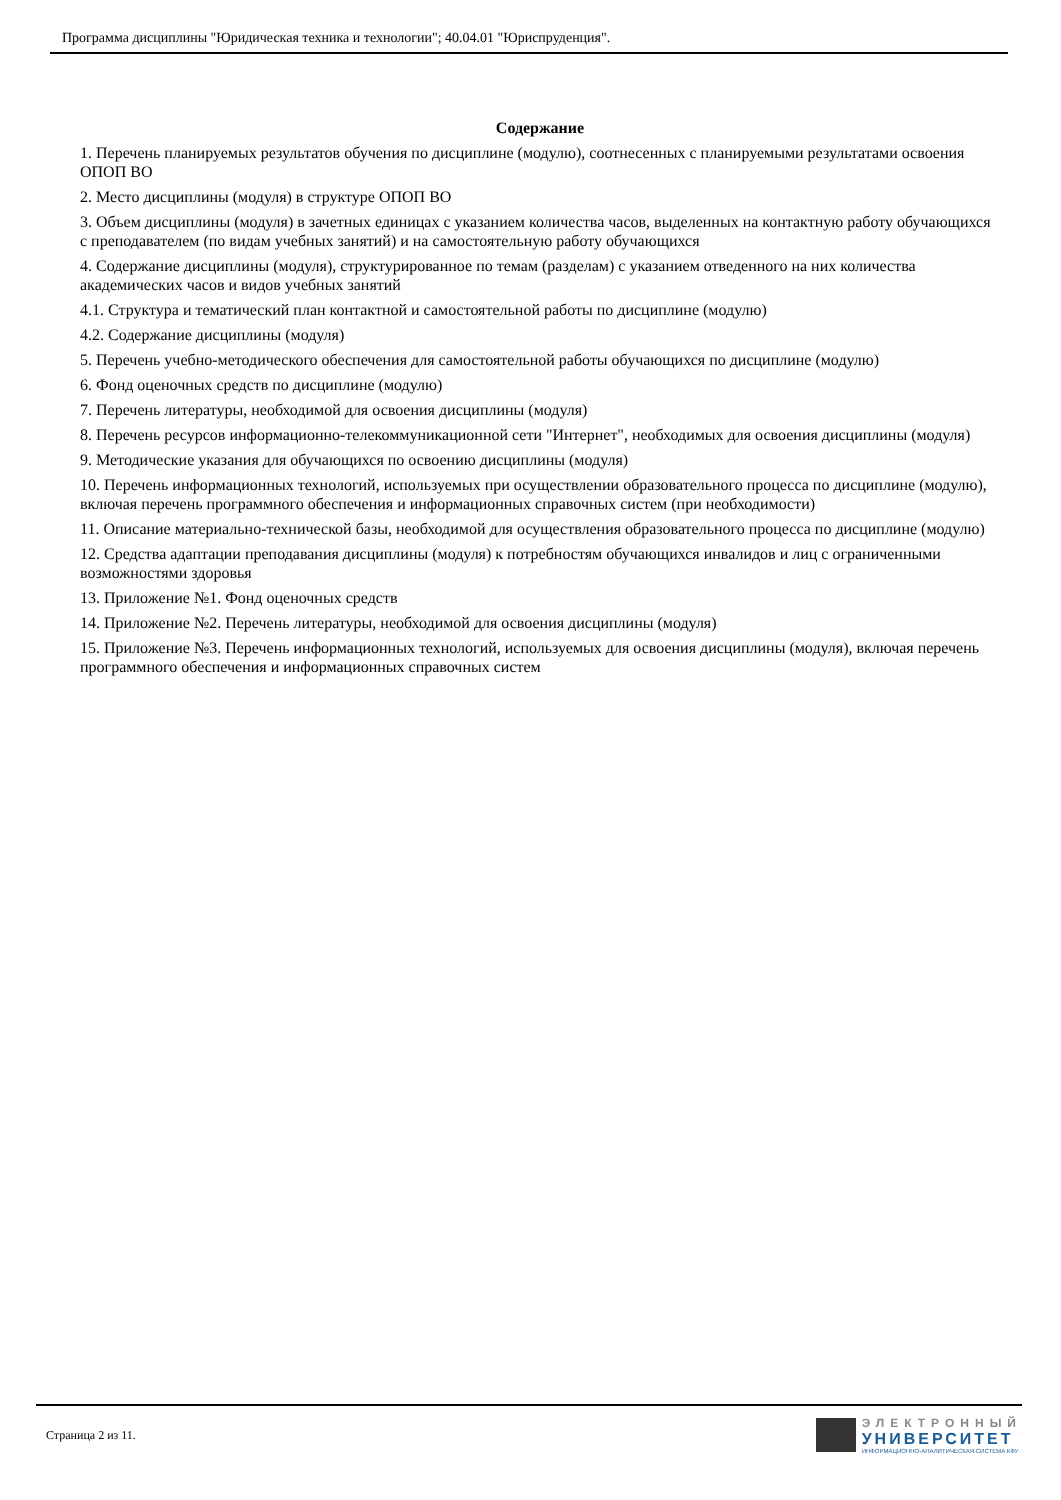Программа дисциплины "Юридическая техника и технологии"; 40.04.01 "Юриспруденция".
Содержание
1. Перечень планируемых результатов обучения по дисциплине (модулю), соотнесенных с планируемыми результатами освоения ОПОП ВО
2. Место дисциплины (модуля) в структуре ОПОП ВО
3. Объем дисциплины (модуля) в зачетных единицах с указанием количества часов, выделенных на контактную работу обучающихся с преподавателем (по видам учебных занятий) и на самостоятельную работу обучающихся
4. Содержание дисциплины (модуля), структурированное по темам (разделам) с указанием отведенного на них количества академических часов и видов учебных занятий
4.1. Структура и тематический план контактной и самостоятельной работы по дисциплине (модулю)
4.2. Содержание дисциплины (модуля)
5. Перечень учебно-методического обеспечения для самостоятельной работы обучающихся по дисциплине (модулю)
6. Фонд оценочных средств по дисциплине (модулю)
7. Перечень литературы, необходимой для освоения дисциплины (модуля)
8. Перечень ресурсов информационно-телекоммуникационной сети "Интернет", необходимых для освоения дисциплины (модуля)
9. Методические указания для обучающихся по освоению дисциплины (модуля)
10. Перечень информационных технологий, используемых при осуществлении образовательного процесса по дисциплине (модулю), включая перечень программного обеспечения и информационных справочных систем (при необходимости)
11. Описание материально-технической базы, необходимой для осуществления образовательного процесса по дисциплине (модулю)
12. Средства адаптации преподавания дисциплины (модуля) к потребностям обучающихся инвалидов и лиц с ограниченными возможностями здоровья
13. Приложение №1. Фонд оценочных средств
14. Приложение №2. Перечень литературы, необходимой для освоения дисциплины (модуля)
15. Приложение №3. Перечень информационных технологий, используемых для освоения дисциплины (модуля), включая перечень программного обеспечения и информационных справочных систем
Страница 2 из 11.
ЭЛЕКТРОННЫЙ
УНИВЕРСИТЕТ
ИНФОРМАЦИОННО-АНАЛИТИЧЕСКАЯ СИСТЕМА КФУ